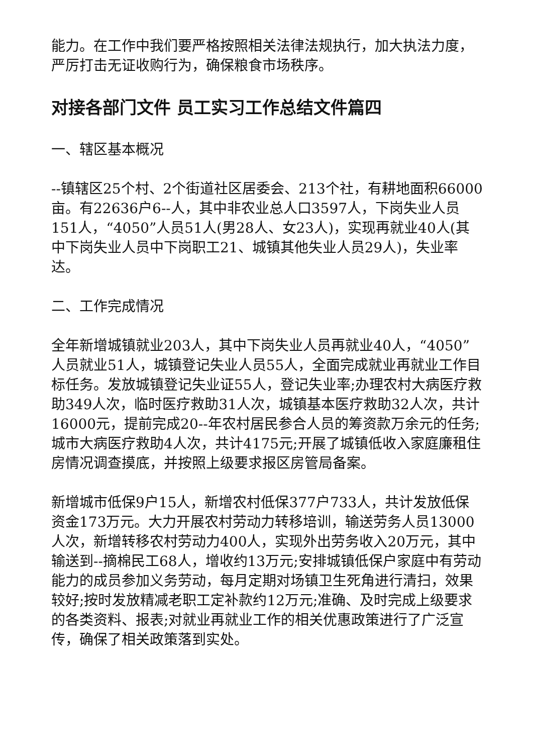能力。在工作中我们要严格按照相关法律法规执行，加大执法力度，严厉打击无证收购行为，确保粮食市场秩序。
对接各部门文件 员工实习工作总结文件篇四
一、辖区基本概况
--镇辖区25个村、2个街道社区居委会、213个社，有耕地面积66000亩。有22636户6--人，其中非农业总人口3597人，下岗失业人员151人，“4050”人员51人(男28人、女23人)，实现再就业40人(其中下岗失业人员中下岗职工21、城镇其他失业人员29人)，失业率达。
二、工作完成情况
全年新增城镇就业203人，其中下岗失业人员再就业40人，“4050”人员就业51人，城镇登记失业人员55人，全面完成就业再就业工作目标任务。发放城镇登记失业证55人，登记失业率;办理农村大病医疗救助349人次，临时医疗救助31人次，城镇基本医疗救助32人次，共计16000元，提前完成20--年农村居民参合人员的筹资款万余元的任务;城市大病医疗救助4人次，共计4175元;开展了城镇低收入家庭廉租住房情况调查摸底，并按照上级要求报区房管局备案。
新增城市低保9户15人，新增农村低保377户733人，共计发放低保资金173万元。大力开展农村劳动力转移培训，输送劳务人员13000人次，新增转移农村劳动力400人，实现外出劳务收入20万元，其中输送到--摘棉民工68人，增收约13万元;安排城镇低保户家庭中有劳动能力的成员参加义务劳动，每月定期对场镇卫生死角进行清扫，效果较好;按时发放精减老职工定补款约12万元;准确、及时完成上级要求的各类资料、报表;对就业再就业工作的相关优惠政策进行了广泛宣传，确保了相关政策落到实处。